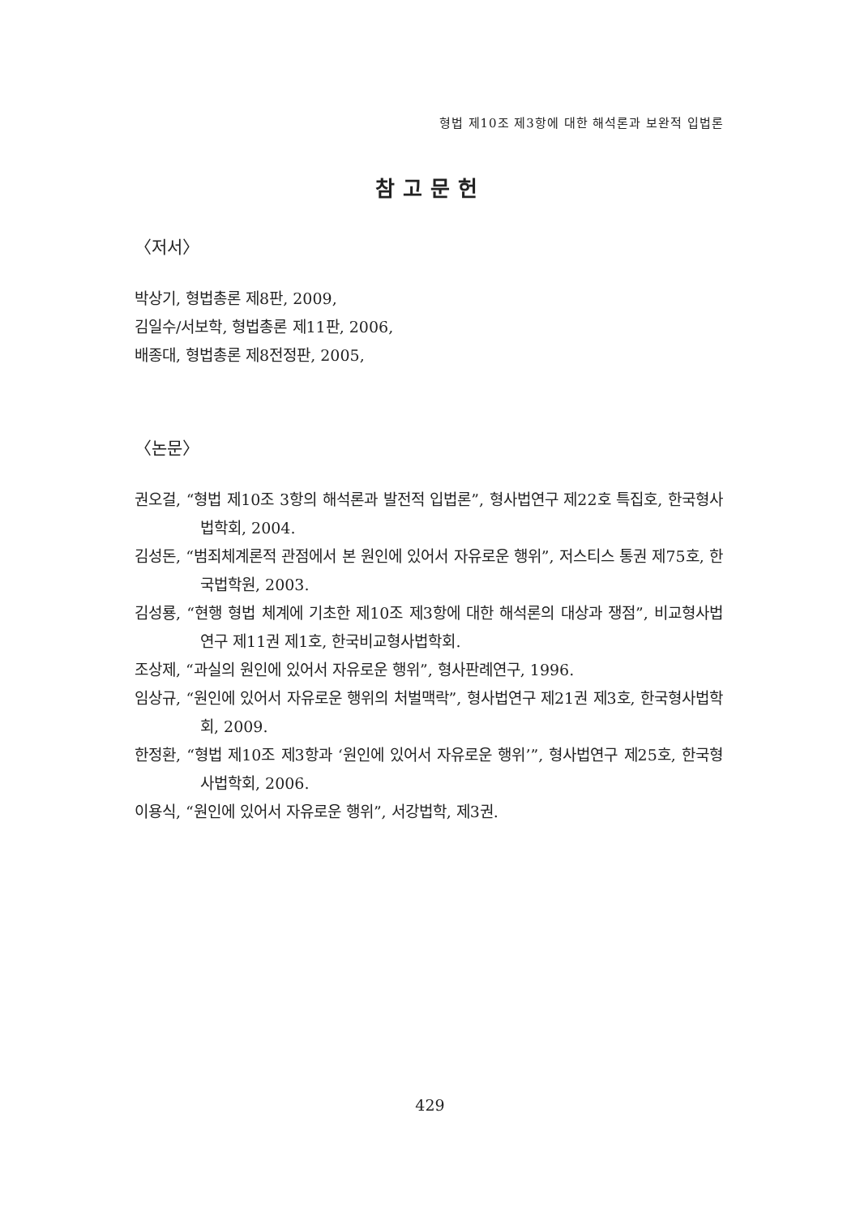형법 제10조 제3항에 대한 해석론과 보완적 입법론
참고문헌
〈저서〉
박상기, 형법총론 제8판, 2009,
김일수/서보학, 형법총론 제11판, 2006,
배종대, 형법총론 제8전정판, 2005,
〈논문〉
권오걸, “형법 제10조 3항의 해석론과 발전적 입법론”, 형사법연구 제22호 특집호, 한국형사법학회, 2004.
김성돈, “범죄체계론적 관점에서 본 원인에 있어서 자유로운 행위”, 저스티스 통권 제75호, 한국법학원, 2003.
김성룡, “현행 형법 체계에 기초한 제10조 제3항에 대한 해석론의 대상과 쟁점”, 비교형사법연구 제11권 제1호, 한국비교형사법학회.
조상제, “과실의 원인에 있어서 자유로운 행위”, 형사판례연구, 1996.
임상규, “원인에 있어서 자유로운 행위의 처벌맥락”, 형사법연구 제21권 제3호, 한국형사법학회, 2009.
한정환, “형법 제10조 제3항과 ‘원인에 있어서 자유로운 행위’”, 형사법연구 제25호, 한국형사법학회, 2006.
이용식, “원인에 있어서 자유로운 행위”, 서강법학, 제3권.
429